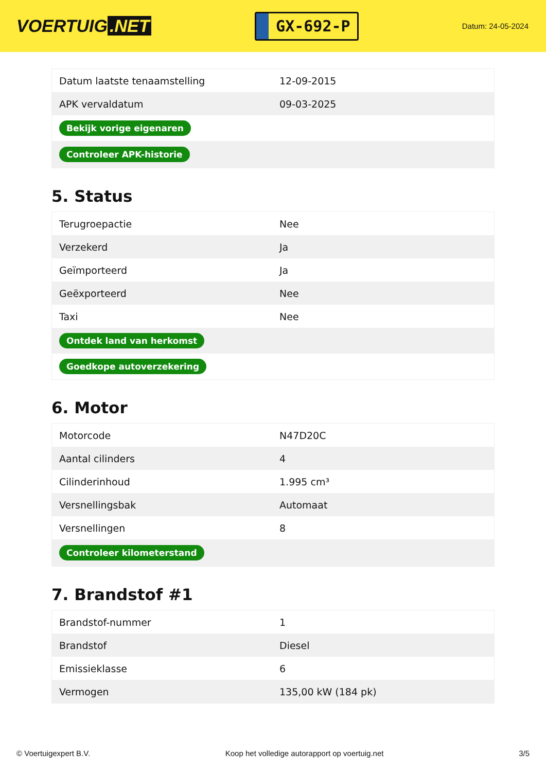VOERTUIG.NET
GX-692-P
Datum: 24-05-2024
| Datum laatste tenaamstelling | 12-09-2015 |
| APK vervaldatum | 09-03-2025 |
| Bekijk vorige eigenaren | |
| Controleer APK-historie | |
5. Status
| Terugroepactie | Nee |
| Verzekerd | Ja |
| Geïmporteerd | Ja |
| Geëxporteerd | Nee |
| Taxi | Nee |
| Ontdek land van herkomst | |
| Goedkope autoverzekering | |
6. Motor
| Motorcode | N47D20C |
| Aantal cilinders | 4 |
| Cilinderinhoud | 1.995 cm³ |
| Versnellingsbak | Automaat |
| Versnellingen | 8 |
| Controleer kilometerstand | |
7. Brandstof #1
| Brandstof-nummer | 1 |
| Brandstof | Diesel |
| Emissieklasse | 6 |
| Vermogen | 135,00 kW (184 pk) |
© Voertuigexpert B.V. Koop het volledige autorapport op voertuig.net 3/5